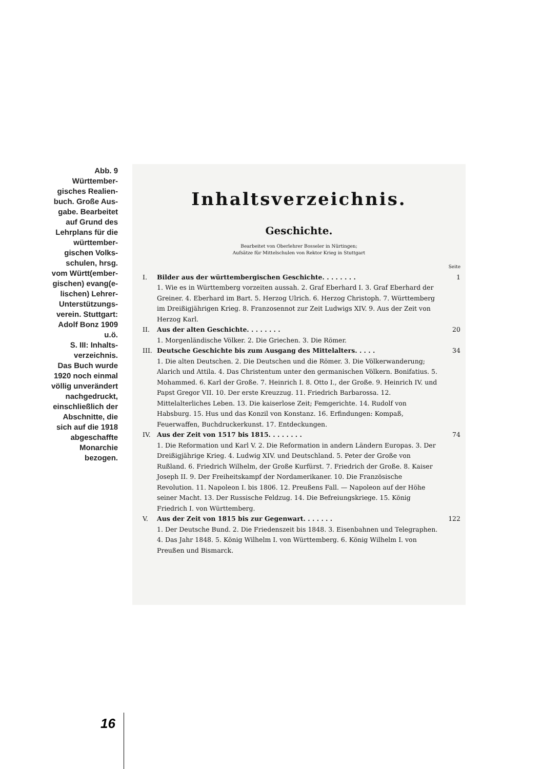Abb. 9
Württember-
gisches Realien-
buch. Große Aus-
gabe. Bearbeitet
auf Grund des
Lehrplans für die
württember-
gischen Volks-
schulen, hrsg.
vom Württ(ember-
gischen) evang(e-
lischen) Lehrer-
Unterstützungs-
verein. Stuttgart:
Adolf Bonz 1909
u.ö.
S. III: Inhalts-
verzeichnis.
Das Buch wurde
1920 noch einmal
völlig unverändert
nachgedruckt,
einschließlich der
Abschnitte, die
sich auf die 1918
abgeschaffte
Monarchie
bezogen.
Inhaltsverzeichnis.
Geschichte.
Bearbeitet von Oberlehrer Bosseler in Nürtingen;
Aufsätze für Mittelschulen von Rektor Krieg in Stuttgart
Seite
I. Bilder aus der württembergischen Geschichte. . . . . . . . 1
1. Wie es in Württemberg vorzeiten aussah. 2. Graf Eberhard I. 3. Graf Eberhard der Greiner. 4. Eberhard im Bart. 5. Herzog Ulrich. 6. Herzog Christoph. 7. Württemberg im Dreißigjährigen Krieg. 8. Franzosennot zur Zeit Ludwigs XIV. 9. Aus der Zeit von Herzog Karl.
II. Aus der alten Geschichte. . . . . . . . 20
1. Morgenländische Völker. 2. Die Griechen. 3. Die Römer.
III. Deutsche Geschichte bis zum Ausgang des Mittelalters. . . . . 34
1. Die alten Deutschen. 2. Die Deutschen und die Römer. 3. Die Völkerwanderung; Alarich und Attila. 4. Das Christentum unter den germanischen Völkern. Bonifatius. 5. Mohammed. 6. Karl der Große. 7. Heinrich I. 8. Otto I., der Große. 9. Heinrich IV. und Papst Gregor VII. 10. Der erste Kreuzzug. 11. Friedrich Barbarossa. 12. Mittelalterliches Leben. 13. Die kaiserlose Zeit; Femgerichte. 14. Rudolf von Habsburg. 15. Hus und das Konzil von Konstanz. 16. Erfindungen: Kompaß, Feuerwaffen, Buchdruckerkunst. 17. Entdeckungen.
IV. Aus der Zeit von 1517 bis 1815. . . . . . . . 74
1. Die Reformation und Karl V. 2. Die Reformation in andern Ländern Europas. 3. Der Dreißigjährige Krieg. 4. Ludwig XIV. und Deutschland. 5. Peter der Große von Rußland. 6. Friedrich Wilhelm, der Große Kurfürst. 7. Friedrich der Große. 8. Kaiser Joseph II. 9. Der Freiheitskampf der Nordamerikaner. 10. Die Französische Revolution. 11. Napoleon I. bis 1806. 12. Preußens Fall. — Napoleon auf der Höhe seiner Macht. 13. Der Russische Feldzug. 14. Die Befreiungskriege. 15. König Friedrich I. von Württemberg.
V. Aus der Zeit von 1815 bis zur Gegenwart. . . . . . . 122
1. Der Deutsche Bund. 2. Die Friedenszeit bis 1848. 3. Eisenbahnen und Telegraphen. 4. Das Jahr 1848. 5. König Wilhelm I. von Württemberg. 6. König Wilhelm I. von Preußen und Bismarck.
16